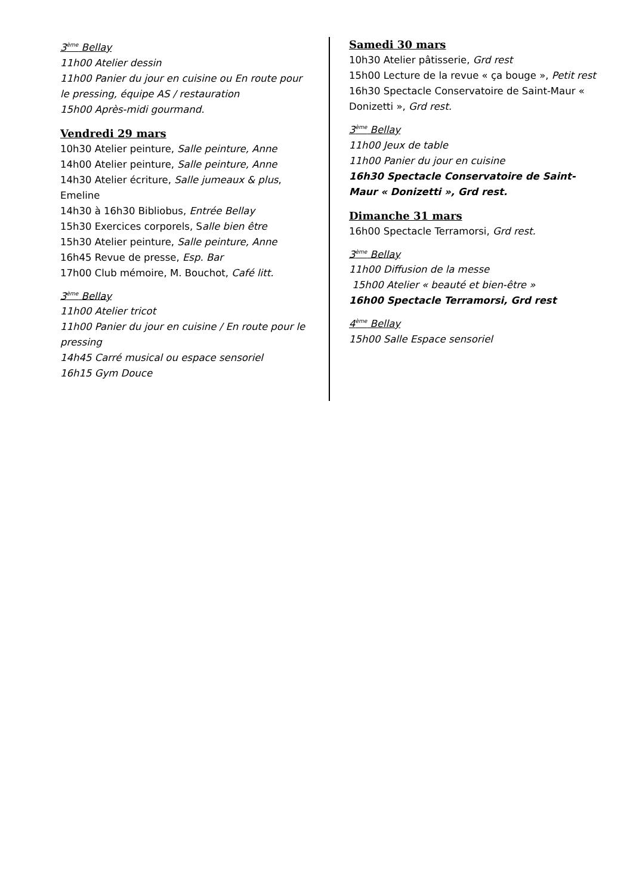3<sup>ème</sup> Bellay
11h00 Atelier dessin
11h00 Panier du jour en cuisine ou En route pour le pressing, équipe AS / restauration
15h00 Après-midi gourmand.
Vendredi 29 mars
10h30 Atelier peinture, Salle peinture, Anne
14h00 Atelier peinture, Salle peinture, Anne
14h30 Atelier écriture, Salle jumeaux & plus, Emeline
14h30 à 16h30 Bibliobus, Entrée Bellay
15h30 Exercices corporels, Salle bien être
15h30 Atelier peinture, Salle peinture, Anne
16h45 Revue de presse, Esp. Bar
17h00 Club mémoire, M. Bouchot, Café litt.
3<sup>ème</sup> Bellay
11h00 Atelier tricot
11h00 Panier du jour en cuisine / En route pour le pressing
14h45 Carré musical ou espace sensoriel
16h15 Gym Douce
Samedi 30 mars
10h30 Atelier pâtisserie, Grd rest
15h00 Lecture de la revue « ça bouge », Petit rest
16h30 Spectacle Conservatoire de Saint-Maur « Donizetti », Grd rest.
3<sup>ème</sup> Bellay
11h00 Jeux de table
11h00 Panier du jour en cuisine
16h30 Spectacle Conservatoire de Saint-Maur « Donizetti », Grd rest.
Dimanche 31 mars
16h00 Spectacle Terramorsi, Grd rest.
3<sup>ème</sup> Bellay
11h00 Diffusion de la messe
15h00 Atelier « beauté et bien-être »
16h00 Spectacle Terramorsi, Grd rest
4<sup>ème</sup> Bellay
15h00 Salle Espace sensoriel